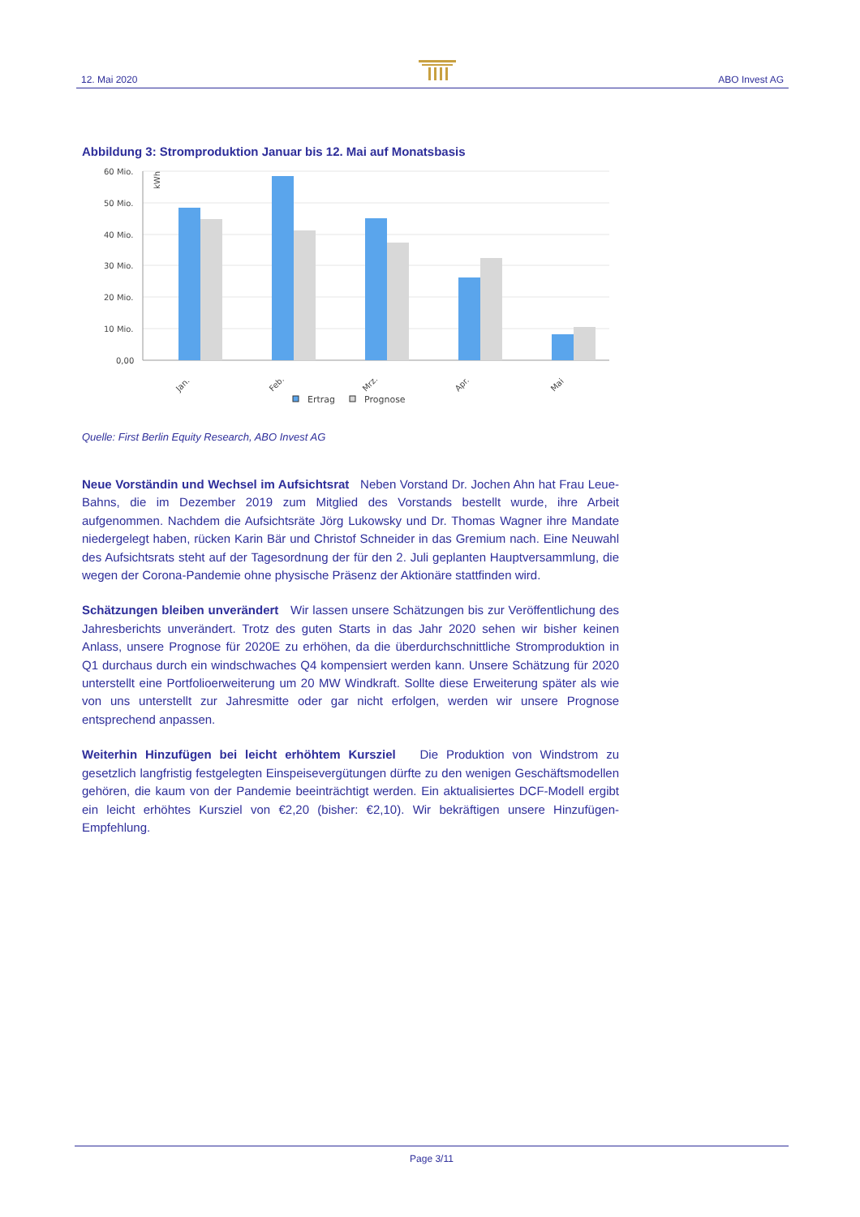12. Mai 2020 ABO Invest AG
Abbildung 3: Stromproduktion Januar bis 12. Mai auf Monatsbasis
60 Mio.
50 Mio.
40 Mio.
30 Mio.
20 Mio.
10 Mio.
0,00
kWh
Jan.
Feb.
Mrz.
Apr.
Mai
Ertrag
Prognose
Quelle: First Berlin Equity Research, ABO Invest AG
Neue Vorständin und Wechsel im Aufsichtsrat Neben Vorstand Dr. Jochen Ahn hat Frau Leue-Bahns, die im Dezember 2019 zum Mitglied des Vorstands bestellt wurde, ihre Arbeit aufgenommen. Nachdem die Aufsichtsräte Jörg Lukowsky und Dr. Thomas Wagner ihre Mandate niedergelegt haben, rücken Karin Bär und Christof Schneider in das Gremium nach. Eine Neuwahl des Aufsichtsrats steht auf der Tagesordnung der für den 2. Juli geplanten Hauptversammlung, die wegen der Corona-Pandemie ohne physische Präsenz der Aktionäre stattfinden wird.
Schätzungen bleiben unverändert Wir lassen unsere Schätzungen bis zur Veröffentlichung des Jahresberichts unverändert. Trotz des guten Starts in das Jahr 2020 sehen wir bisher keinen Anlass, unsere Prognose für 2020E zu erhöhen, da die überdurchschnittliche Stromproduktion in Q1 durchaus durch ein windschwaches Q4 kompensiert werden kann. Unsere Schätzung für 2020 unterstellt eine Portfolioerweiterung um 20 MW Windkraft. Sollte diese Erweiterung später als wie von uns unterstellt zur Jahresmitte oder gar nicht erfolgen, werden wir unsere Prognose entsprechend anpassen.
Weiterhin Hinzufügen bei leicht erhöhtem Kursziel Die Produktion von Windstrom zu gesetzlich langfristig festgelegten Einspeisevergütungen dürfte zu den wenigen Geschäftsmodellen gehören, die kaum von der Pandemie beeinträchtigt werden. Ein aktualisiertes DCF-Modell ergibt ein leicht erhöhtes Kursziel von €2,20 (bisher: €2,10). Wir bekräftigen unsere Hinzufügen-Empfehlung.
Page 3/11